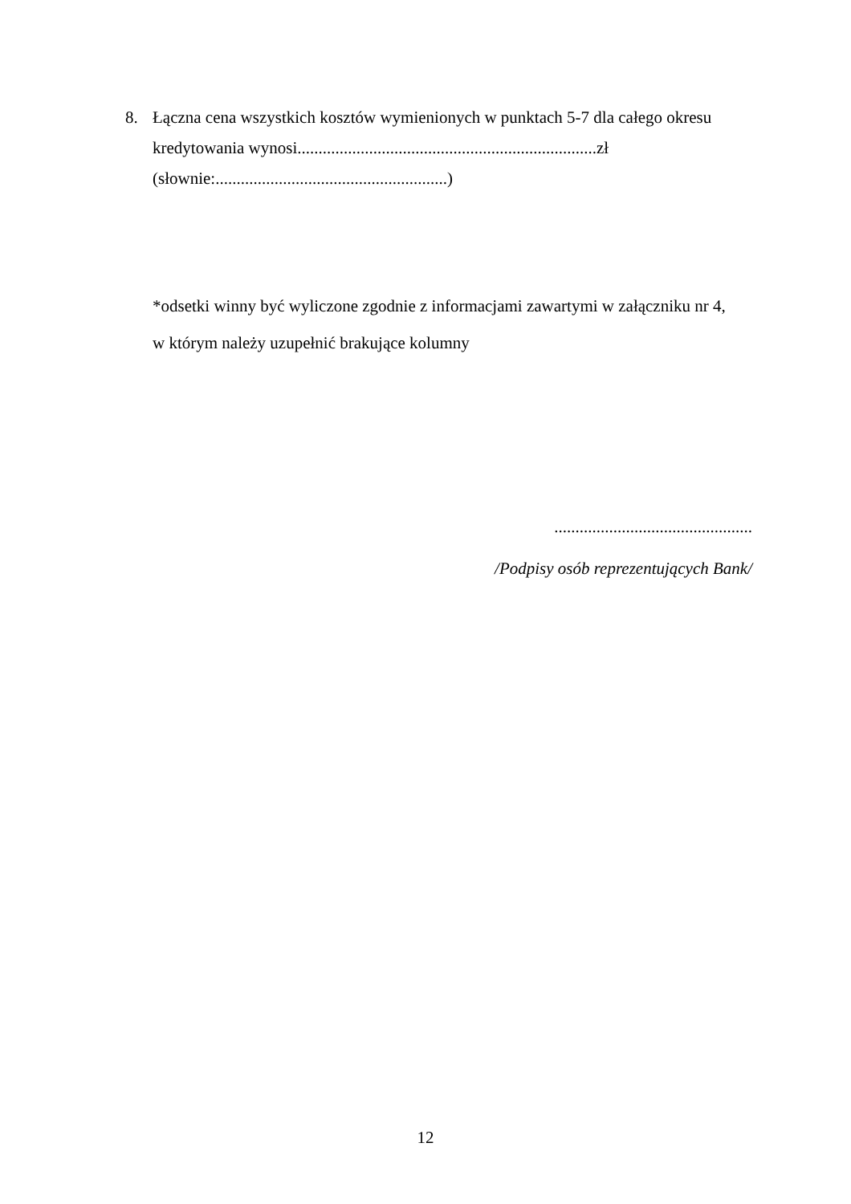8. Łączna cena wszystkich kosztów wymienionych w punktach 5-7 dla całego okresu
kredytowania wynosi.......................................................................zł
(słownie:.......................................................)
*odsetki winny być wyliczone zgodnie z informacjami zawartymi w załączniku nr 4,
w którym należy uzupełnić brakujące kolumny
...............................................
/Podpisy osób reprezentujących Bank/
12